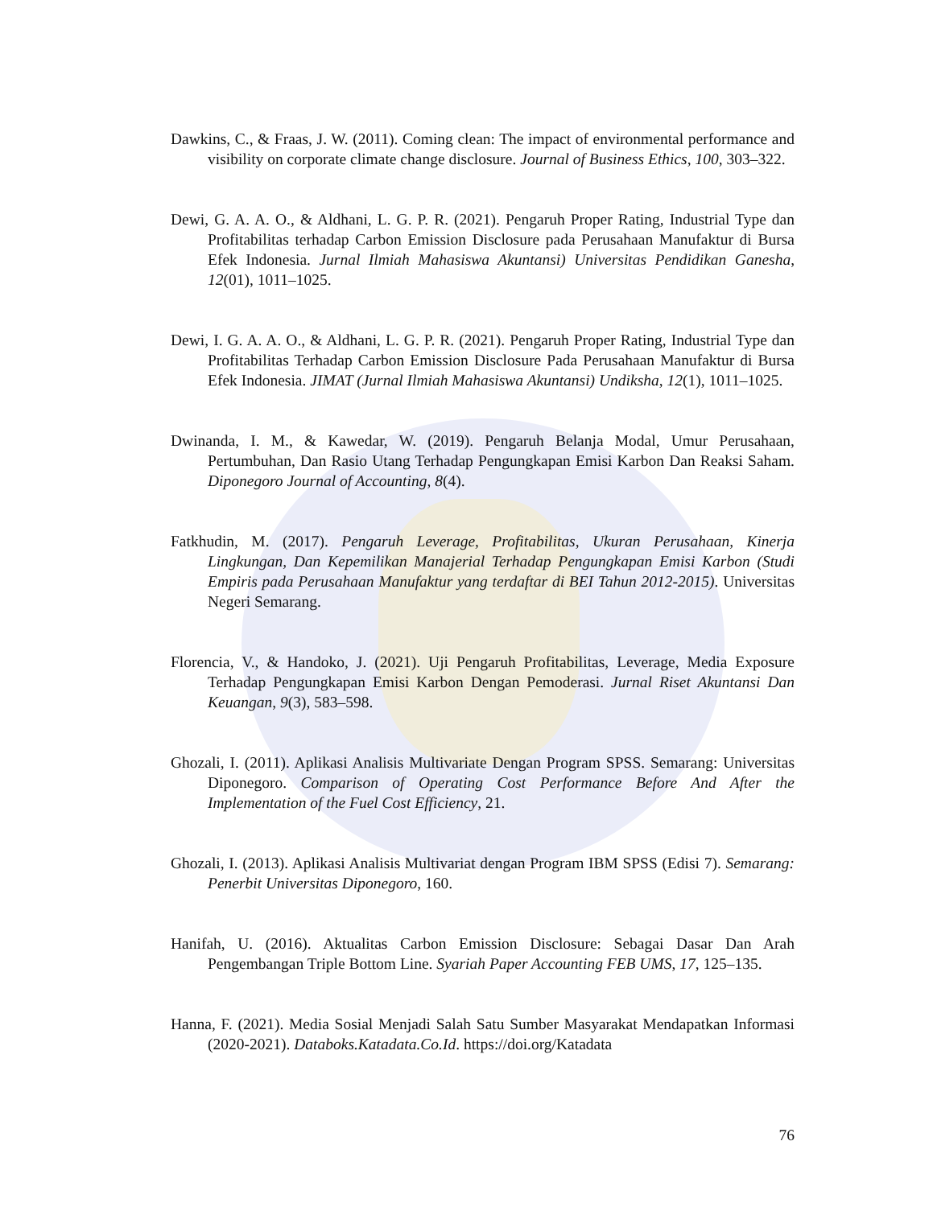Dawkins, C., & Fraas, J. W. (2011). Coming clean: The impact of environmental performance and visibility on corporate climate change disclosure. Journal of Business Ethics, 100, 303–322.
Dewi, G. A. A. O., & Aldhani, L. G. P. R. (2021). Pengaruh Proper Rating, Industrial Type dan Profitabilitas terhadap Carbon Emission Disclosure pada Perusahaan Manufaktur di Bursa Efek Indonesia. Jurnal Ilmiah Mahasiswa Akuntansi) Universitas Pendidikan Ganesha, 12(01), 1011–1025.
Dewi, I. G. A. A. O., & Aldhani, L. G. P. R. (2021). Pengaruh Proper Rating, Industrial Type dan Profitabilitas Terhadap Carbon Emission Disclosure Pada Perusahaan Manufaktur di Bursa Efek Indonesia. JIMAT (Jurnal Ilmiah Mahasiswa Akuntansi) Undiksha, 12(1), 1011–1025.
Dwinanda, I. M., & Kawedar, W. (2019). Pengaruh Belanja Modal, Umur Perusahaan, Pertumbuhan, Dan Rasio Utang Terhadap Pengungkapan Emisi Karbon Dan Reaksi Saham. Diponegoro Journal of Accounting, 8(4).
Fatkhudin, M. (2017). Pengaruh Leverage, Profitabilitas, Ukuran Perusahaan, Kinerja Lingkungan, Dan Kepemilikan Manajerial Terhadap Pengungkapan Emisi Karbon (Studi Empiris pada Perusahaan Manufaktur yang terdaftar di BEI Tahun 2012-2015). Universitas Negeri Semarang.
Florencia, V., & Handoko, J. (2021). Uji Pengaruh Profitabilitas, Leverage, Media Exposure Terhadap Pengungkapan Emisi Karbon Dengan Pemoderasi. Jurnal Riset Akuntansi Dan Keuangan, 9(3), 583–598.
Ghozali, I. (2011). Aplikasi Analisis Multivariate Dengan Program SPSS. Semarang: Universitas Diponegoro. Comparison of Operating Cost Performance Before And After the Implementation of the Fuel Cost Efficiency, 21.
Ghozali, I. (2013). Aplikasi Analisis Multivariat dengan Program IBM SPSS (Edisi 7). Semarang: Penerbit Universitas Diponegoro, 160.
Hanifah, U. (2016). Aktualitas Carbon Emission Disclosure: Sebagai Dasar Dan Arah Pengembangan Triple Bottom Line. Syariah Paper Accounting FEB UMS, 17, 125–135.
Hanna, F. (2021). Media Sosial Menjadi Salah Satu Sumber Masyarakat Mendapatkan Informasi (2020-2021). Databoks.Katadata.Co.Id. https://doi.org/Katadata
76